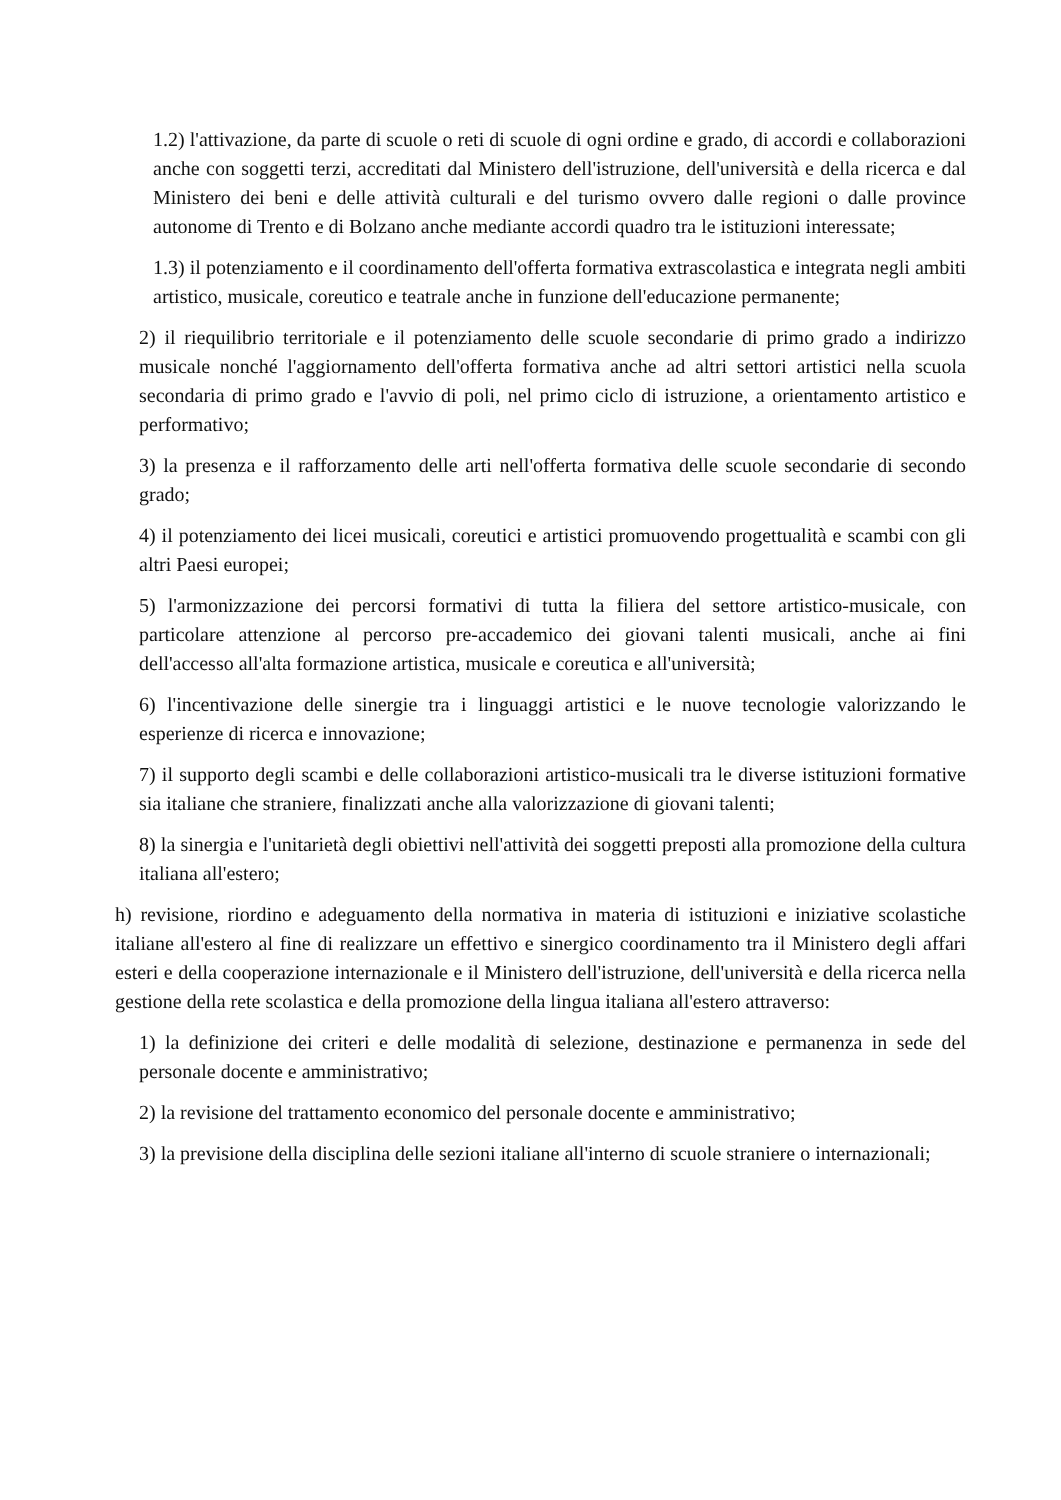1.2) l'attivazione, da parte di scuole o reti di scuole di ogni ordine e grado, di accordi e collaborazioni anche con soggetti terzi, accreditati dal Ministero dell'istruzione, dell'università e della ricerca e dal Ministero dei beni e delle attività culturali e del turismo ovvero dalle regioni o dalle province autonome di Trento e di Bolzano anche mediante accordi quadro tra le istituzioni interessate;
1.3) il potenziamento e il coordinamento dell'offerta formativa extrascolastica e integrata negli ambiti artistico, musicale, coreutico e teatrale anche in funzione dell'educazione permanente;
2) il riequilibrio territoriale e il potenziamento delle scuole secondarie di primo grado a indirizzo musicale nonché l'aggiornamento dell'offerta formativa anche ad altri settori artistici nella scuola secondaria di primo grado e l'avvio di poli, nel primo ciclo di istruzione, a orientamento artistico e performativo;
3) la presenza e il rafforzamento delle arti nell'offerta formativa delle scuole secondarie di secondo grado;
4) il potenziamento dei licei musicali, coreutici e artistici promuovendo progettualità e scambi con gli altri Paesi europei;
5) l'armonizzazione dei percorsi formativi di tutta la filiera del settore artistico-musicale, con particolare attenzione al percorso pre-accademico dei giovani talenti musicali, anche ai fini dell'accesso all'alta formazione artistica, musicale e coreutica e all'università;
6) l'incentivazione delle sinergie tra i linguaggi artistici e le nuove tecnologie valorizzando le esperienze di ricerca e innovazione;
7) il supporto degli scambi e delle collaborazioni artistico-musicali tra le diverse istituzioni formative sia italiane che straniere, finalizzati anche alla valorizzazione di giovani talenti;
8) la sinergia e l'unitarietà degli obiettivi nell'attività dei soggetti preposti alla promozione della cultura italiana all'estero;
h) revisione, riordino e adeguamento della normativa in materia di istituzioni e iniziative scolastiche italiane all'estero al fine di realizzare un effettivo e sinergico coordinamento tra il Ministero degli affari esteri e della cooperazione internazionale e il Ministero dell'istruzione, dell'università e della ricerca nella gestione della rete scolastica e della promozione della lingua italiana all'estero attraverso:
1) la definizione dei criteri e delle modalità di selezione, destinazione e permanenza in sede del personale docente e amministrativo;
2) la revisione del trattamento economico del personale docente e amministrativo;
3) la previsione della disciplina delle sezioni italiane all'interno di scuole straniere o internazionali;